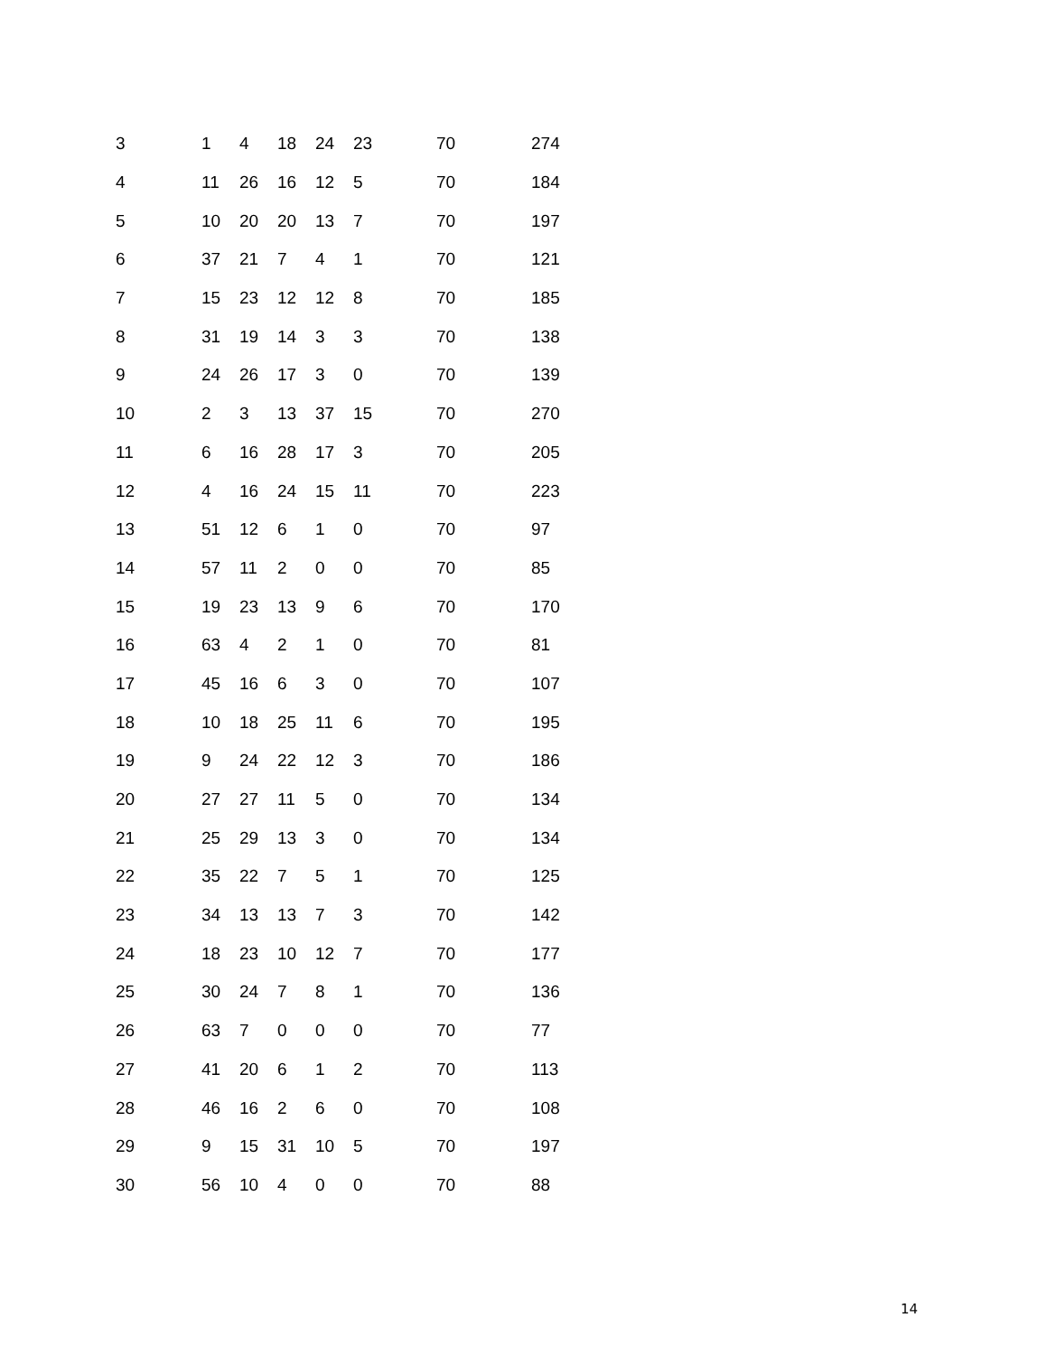| 3 | 1 | 4 | 18 | 24 | 23 | 70 | 274 |
| 4 | 11 | 26 | 16 | 12 | 5 | 70 | 184 |
| 5 | 10 | 20 | 20 | 13 | 7 | 70 | 197 |
| 6 | 37 | 21 | 7 | 4 | 1 | 70 | 121 |
| 7 | 15 | 23 | 12 | 12 | 8 | 70 | 185 |
| 8 | 31 | 19 | 14 | 3 | 3 | 70 | 138 |
| 9 | 24 | 26 | 17 | 3 | 0 | 70 | 139 |
| 10 | 2 | 3 | 13 | 37 | 15 | 70 | 270 |
| 11 | 6 | 16 | 28 | 17 | 3 | 70 | 205 |
| 12 | 4 | 16 | 24 | 15 | 11 | 70 | 223 |
| 13 | 51 | 12 | 6 | 1 | 0 | 70 | 97 |
| 14 | 57 | 11 | 2 | 0 | 0 | 70 | 85 |
| 15 | 19 | 23 | 13 | 9 | 6 | 70 | 170 |
| 16 | 63 | 4 | 2 | 1 | 0 | 70 | 81 |
| 17 | 45 | 16 | 6 | 3 | 0 | 70 | 107 |
| 18 | 10 | 18 | 25 | 11 | 6 | 70 | 195 |
| 19 | 9 | 24 | 22 | 12 | 3 | 70 | 186 |
| 20 | 27 | 27 | 11 | 5 | 0 | 70 | 134 |
| 21 | 25 | 29 | 13 | 3 | 0 | 70 | 134 |
| 22 | 35 | 22 | 7 | 5 | 1 | 70 | 125 |
| 23 | 34 | 13 | 13 | 7 | 3 | 70 | 142 |
| 24 | 18 | 23 | 10 | 12 | 7 | 70 | 177 |
| 25 | 30 | 24 | 7 | 8 | 1 | 70 | 136 |
| 26 | 63 | 7 | 0 | 0 | 0 | 70 | 77 |
| 27 | 41 | 20 | 6 | 1 | 2 | 70 | 113 |
| 28 | 46 | 16 | 2 | 6 | 0 | 70 | 108 |
| 29 | 9 | 15 | 31 | 10 | 5 | 70 | 197 |
| 30 | 56 | 10 | 4 | 0 | 0 | 70 | 88 |
14